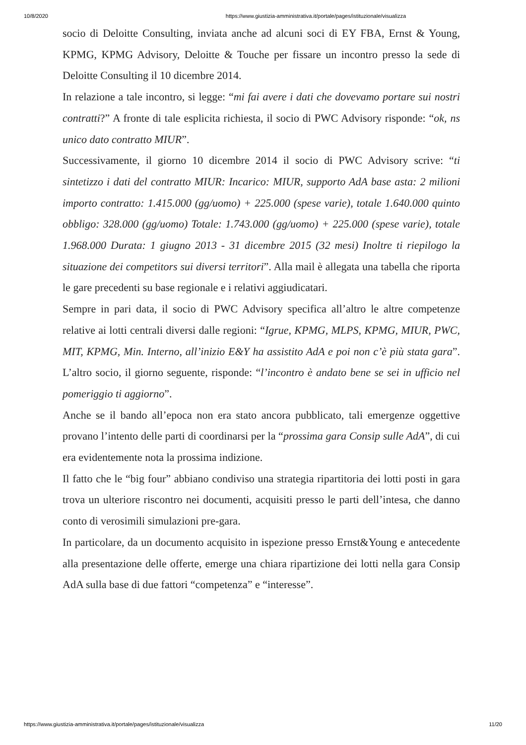10/8/2020 https://www.giustizia-amministrativa.it/portale/pages/istituzionale/visualizza
socio di Deloitte Consulting, inviata anche ad alcuni soci di EY FBA, Ernst & Young, KPMG, KPMG Advisory, Deloitte & Touche per fissare un incontro presso la sede di Deloitte Consulting il 10 dicembre 2014.
In relazione a tale incontro, si legge: “mi fai avere i dati che dovevamo portare sui nostri contratti?” A fronte di tale esplicita richiesta, il socio di PWC Advisory risponde: “ok, ns unico dato contratto MIUR”.
Successivamente, il giorno 10 dicembre 2014 il socio di PWC Advisory scrive: “ti sintetizzo i dati del contratto MIUR: Incarico: MIUR, supporto AdA base asta: 2 milioni importo contratto: 1.415.000 (gg/uomo) + 225.000 (spese varie), totale 1.640.000 quinto obbligo: 328.000 (gg/uomo) Totale: 1.743.000 (gg/uomo) + 225.000 (spese varie), totale 1.968.000 Durata: 1 giugno 2013 - 31 dicembre 2015 (32 mesi) Inoltre ti riepilogo la situazione dei competitors sui diversi territori”. Alla mail è allegata una tabella che riporta le gare precedenti su base regionale e i relativi aggiudicatari.
Sempre in pari data, il socio di PWC Advisory specifica all’altro le altre competenze relative ai lotti centrali diversi dalle regioni: “Igrue, KPMG, MLPS, KPMG, MIUR, PWC, MIT, KPMG, Min. Interno, all’inizio E&Y ha assistito AdA e poi non c’è più stata gara”. L’altro socio, il giorno seguente, risponde: “l’incontro è andato bene se sei in ufficio nel pomeriggio ti aggiorno”.
Anche se il bando all’epoca non era stato ancora pubblicato, tali emergenze oggettive provano l’intento delle parti di coordinarsi per la “prossima gara Consip sulle AdA”, di cui era evidentemente nota la prossima indizione.
Il fatto che le “big four” abbiano condiviso una strategia ripartitoria dei lotti posti in gara trova un ulteriore riscontro nei documenti, acquisiti presso le parti dell’intesa, che danno conto di verosimili simulazioni pre-gara.
In particolare, da un documento acquisito in ispezione presso Ernst&Young e antecedente alla presentazione delle offerte, emerge una chiara ripartizione dei lotti nella gara Consip AdA sulla base di due fattori “competenza” e “interesse”.
https://www.giustizia-amministrativa.it/portale/pages/istituzionale/visualizza 11/20